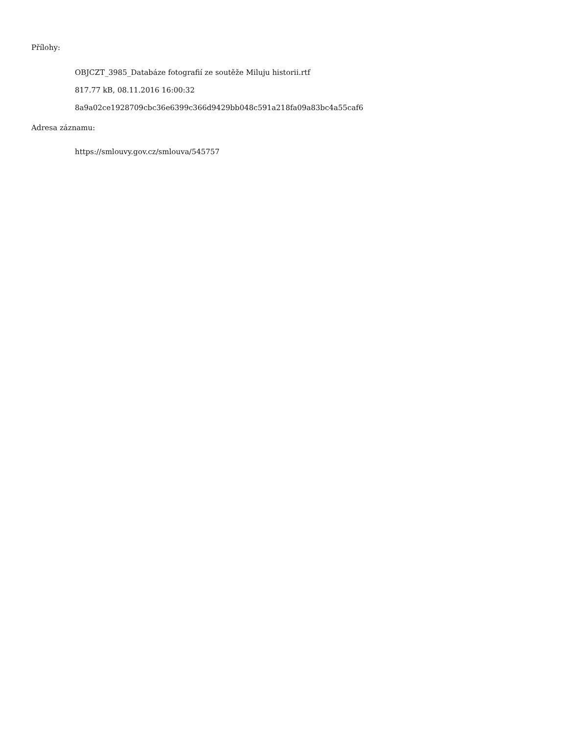Přílohy:
OBJCZT_3985_Databáze fotografií ze soutěže Miluju historii.rtf
817.77 kB, 08.11.2016 16:00:32
8a9a02ce1928709cbc36e6399c366d9429bb048c591a218fa09a83bc4a55caf6
Adresa záznamu:
https://smlouvy.gov.cz/smlouva/545757